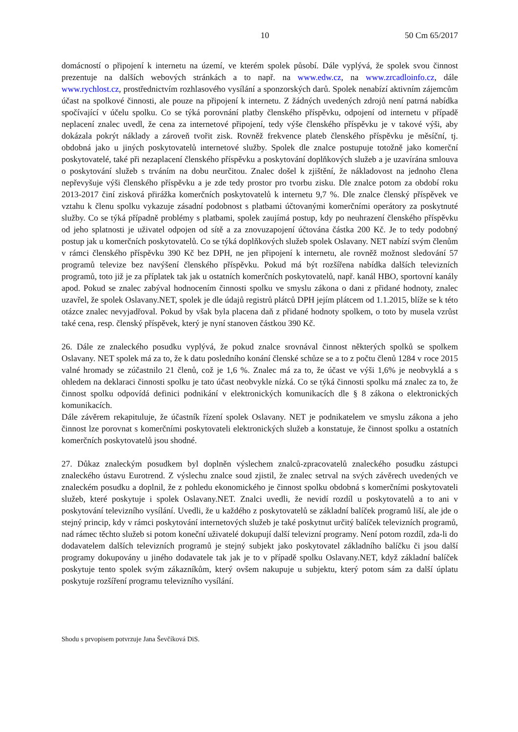10 50 Cm 65/2017
domácností o připojení k internetu na území, ve kterém spolek působí. Dále vyplývá, že spolek svou činnost prezentuje na dalších webových stránkách a to např. na www.edw.cz, na www.zrcadloinfo.cz, dále www.rychlost.cz, prostřednictvím rozhlasového vysílání a sponzorských darů. Spolek nenabízí aktivním zájemcům účast na spolkové činnosti, ale pouze na připojení k internetu. Z žádných uvedených zdrojů není patrná nabídka spočívající v účelu spolku. Co se týká porovnání platby členského příspěvku, odpojení od internetu v případě neplacení znalec uvedl, že cena za internetové připojení, tedy výše členského příspěvku je v takové výši, aby dokázala pokrýt náklady a zároveň tvořit zisk. Rovněž frekvence plateb členského příspěvku je měsíční, tj. obdobná jako u jiných poskytovatelů internetové služby. Spolek dle znalce postupuje totožně jako komerční poskytovatelé, také při nezaplacení členského příspěvku a poskytování doplňkových služeb a je uzavírána smlouva o poskytování služeb s trváním na dobu neurčitou. Znalec došel k zjištění, že nákladovost na jednoho člena nepřevyšuje výši členského příspěvku a je zde tedy prostor pro tvorbu zisku. Dle znalce potom za období roku 2013-2017 činí zisková přirážka komerčních poskytovatelů k internetu 9,7 %. Dle znalce členský příspěvek ve vztahu k členu spolku vykazuje zásadní podobnost s platbami účtovanými komerčními operátory za poskytnuté služby. Co se týká případně problémy s platbami, spolek zaujímá postup, kdy po neuhrazení členského příspěvku od jeho splatnosti je uživatel odpojen od sítě a za znovuzapojení účtována částka 200 Kč. Je to tedy podobný postup jak u komerčních poskytovatelů. Co se týká doplňkových služeb spolek Oslavany. NET nabízí svým členům v rámci členského příspěvku 390 Kč bez DPH, ne jen připojení k internetu, ale rovněž možnost sledování 57 programů televize bez navýšení členského příspěvku. Pokud má být rozšířena nabídka dalších televizních programů, toto již je za příplatek tak jak u ostatních komerčních poskytovatelů, např. kanál HBO, sportovní kanály apod. Pokud se znalec zabýval hodnocením činnosti spolku ve smyslu zákona o dani z přidané hodnoty, znalec uzavřel, že spolek Oslavany.NET, spolek je dle údajů registrů plátců DPH jejím plátcem od 1.1.2015, blíže se k této otázce znalec nevyjadřoval. Pokud by však byla placena daň z přidané hodnoty spolkem, o toto by musela vzrůst také cena, resp. členský příspěvek, který je nyní stanoven částkou 390 Kč.
26. Dále ze znaleckého posudku vyplývá, že pokud znalce srovnával činnost některých spolků se spolkem Oslavany. NET spolek má za to, že k datu posledního konání členské schůze se a to z počtu členů 1284 v roce 2015 valné hromady se zúčastnilo 21 členů, což je 1,6 %. Znalec má za to, že účast ve výši 1,6% je neobvyklá a s ohledem na deklaraci činnosti spolku je tato účast neobvykle nízká. Co se týká činnosti spolku má znalec za to, že činnost spolku odpovídá definici podnikání v elektronických komunikacích dle § 8 zákona o elektronických komunikacích.
Dále závěrem rekapituluje, že účastník řízení spolek Oslavany. NET je podnikatelem ve smyslu zákona a jeho činnost lze porovnat s komerčními poskytovateli elektronických služeb a konstatuje, že činnost spolku a ostatních komerčních poskytovatelů jsou shodné.
27. Důkaz znaleckým posudkem byl doplněn výslechem znalců-zpracovatelů znaleckého posudku zástupci znaleckého ústavu Eurotrend. Z výslechu znalce soud zjistil, že znalec setrval na svých závěrech uvedených ve znaleckém posudku a doplnil, že z pohledu ekonomického je činnost spolku obdobná s komerčními poskytovateli služeb, které poskytuje i spolek Oslavany.NET. Znalci uvedli, že nevidí rozdíl u poskytovatelů a to ani v poskytování televizního vysílání. Uvedli, že u každého z poskytovatelů se základní balíček programů liší, ale jde o stejný princip, kdy v rámci poskytování internetových služeb je také poskytnut určitý balíček televizních programů, nad rámec těchto služeb si potom koneční uživatelé dokupují další televizní programy. Není potom rozdíl, zda-li do dodavatelem dalších televizních programů je stejný subjekt jako poskytovatel základního balíčku či jsou další programy dokupovány u jiného dodavatele tak jak je to v případě spolku Oslavany.NET, když základní balíček poskytuje tento spolek svým zákazníkům, který ovšem nakupuje u subjektu, který potom sám za další úplatu poskytuje rozšíření programu televizního vysílání.
Shodu s prvopisem potvrzuje Jana Ševčíková DiS.